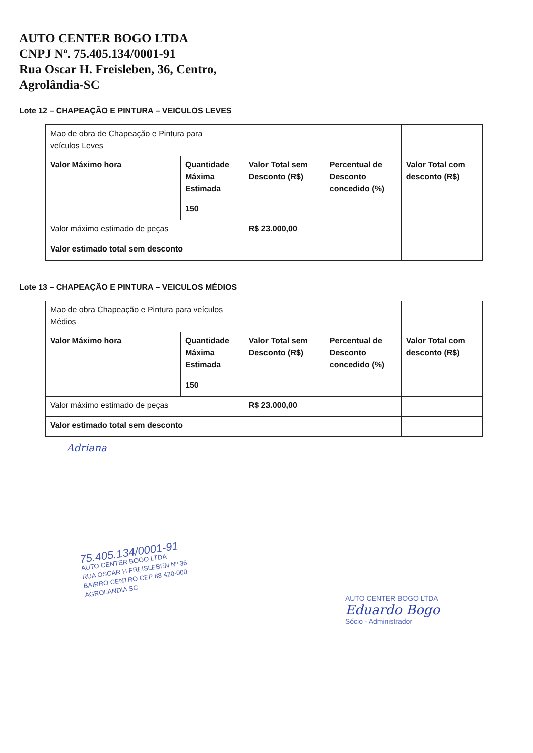AUTO CENTER BOGO LTDA
CNPJ Nº. 75.405.134/0001-91
Rua Oscar H. Freisleben, 36, Centro,
Agrolândia-SC
Lote 12 – CHAPEAÇÃO E PINTURA – VEICULOS LEVES
| Mao de obra de Chapeação e Pintura para veículos Leves | | | | |
| Valor Máximo hora | Quantidade Máxima Estimada | Valor Total sem Desconto (R$) | Percentual de Desconto concedido (%) | Valor Total com desconto (R$) |
| | 150 | | | |
| Valor máximo estimado de peças | | R$ 23.000,00 | | |
| Valor estimado total sem desconto | | | | |
Lote 13 – CHAPEAÇÃO E PINTURA – VEICULOS MÉDIOS
| Mao de obra Chapeação e Pintura para veículos Médios | | | | |
| Valor Máximo hora | Quantidade Máxima Estimada | Valor Total sem Desconto (R$) | Percentual de Desconto concedido (%) | Valor Total com desconto (R$) |
| | 150 | | | |
| Valor máximo estimado de peças | | R$ 23.000,00 | | |
| Valor estimado total sem desconto | | | | |
Adriana
75.405.134/0001-91
AUTO CENTER BOGO LTDA
RUA OSCAR H FREISLEBEN Nº 36
BAIRRO CENTRO CEP 88 420-000
AGROLANDIA SC
AUTO CENTER BOGO LTDA
Eduardo Bogo
Sócio - Administrador